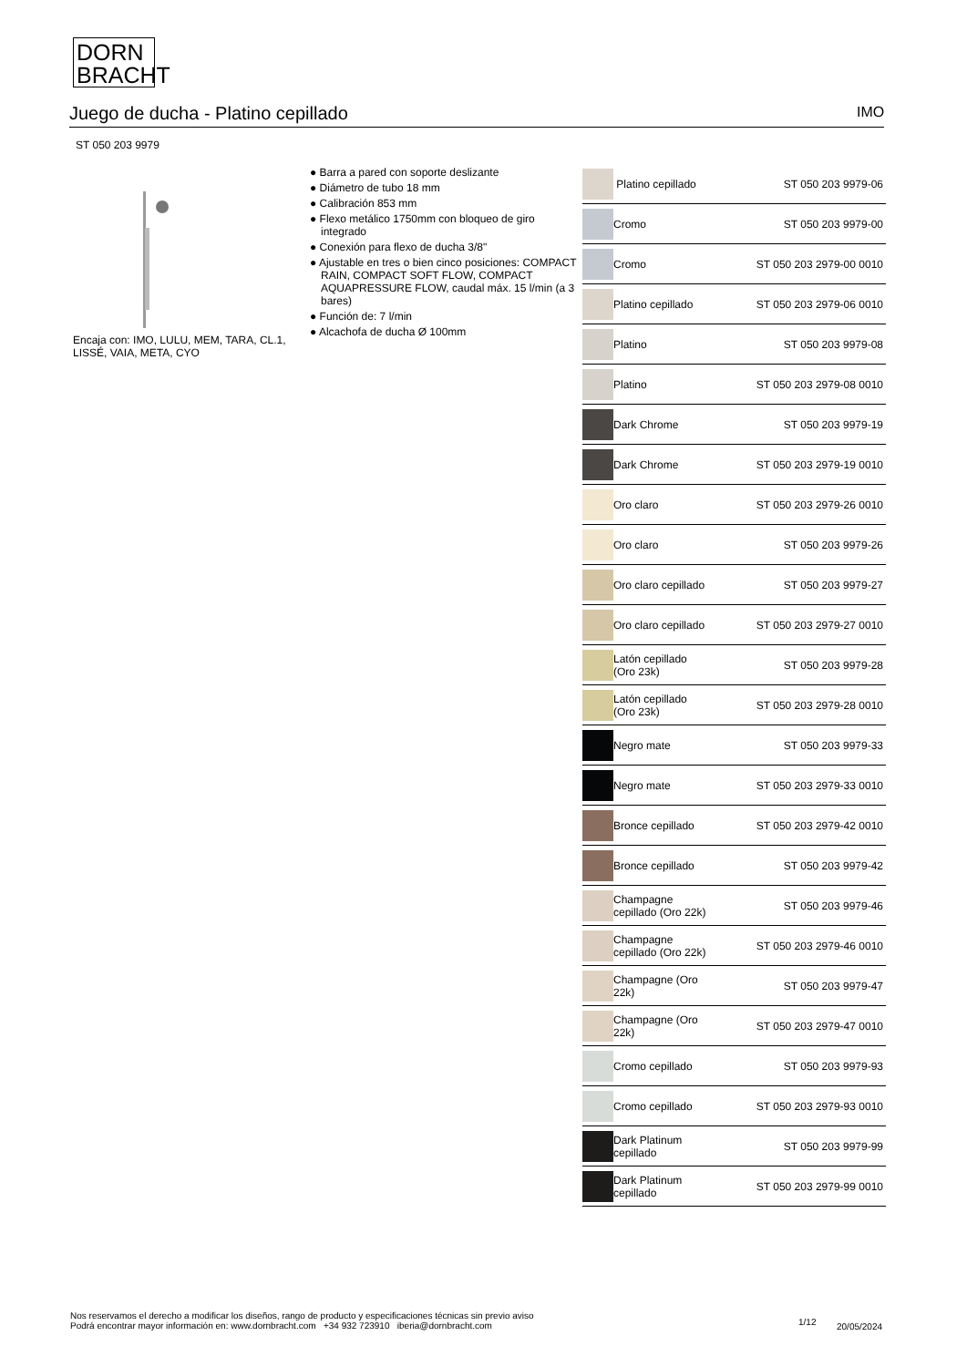DORN
BRACHT
Juego de ducha - Platino cepillado IMO
ST 050 203 9979
Encaja con: IMO, LULU, MEM, TARA, CL.1, LISSÉ, VAIA, META, CYO
● Barra a pared con soporte deslizante
● Diámetro de tubo 18 mm
● Calibración 853 mm
● Flexo metálico 1750mm con bloqueo de giro integrado
● Conexión para flexo de ducha 3/8"
● Ajustable en tres o bien cinco posiciones: COMPACT RAIN, COMPACT SOFT FLOW, COMPACT AQUAPRESSURE FLOW, caudal máx. 15 l/min (a 3 bares)
● Función de: 7 l/min
● Alcachofa de ducha Ø 100mm
| | Platino cepillado | ST 050 203 9979-06 |
| | Cromo | ST 050 203 9979-00 |
| | Cromo | ST 050 203 2979-00 0010 |
| | Platino cepillado | ST 050 203 2979-06 0010 |
| | Platino | ST 050 203 9979-08 |
| | Platino | ST 050 203 2979-08 0010 |
| | Dark Chrome | ST 050 203 9979-19 |
| | Dark Chrome | ST 050 203 2979-19 0010 |
| | Oro claro | ST 050 203 2979-26 0010 |
| | Oro claro | ST 050 203 9979-26 |
| | Oro claro cepillado | ST 050 203 9979-27 |
| | Oro claro cepillado | ST 050 203 2979-27 0010 |
| | Latón cepillado (Oro 23k) | ST 050 203 9979-28 |
| | Latón cepillado (Oro 23k) | ST 050 203 2979-28 0010 |
| | Negro mate | ST 050 203 9979-33 |
| | Negro mate | ST 050 203 2979-33 0010 |
| | Bronce cepillado | ST 050 203 2979-42 0010 |
| | Bronce cepillado | ST 050 203 9979-42 |
| | Champagne cepillado (Oro 22k) | ST 050 203 9979-46 |
| | Champagne cepillado (Oro 22k) | ST 050 203 2979-46 0010 |
| | Champagne (Oro 22k) | ST 050 203 9979-47 |
| | Champagne (Oro 22k) | ST 050 203 2979-47 0010 |
| | Cromo cepillado | ST 050 203 9979-93 |
| | Cromo cepillado | ST 050 203 2979-93 0010 |
| | Dark Platinum cepillado | ST 050 203 9979-99 |
| | Dark Platinum cepillado | ST 050 203 2979-99 0010 |
Nos reservamos el derecho a modificar los diseños, rango de producto y especificaciones técnicas sin previo aviso
Podrá encontrar mayor información en: www.dornbracht.com +34 932 723910 iberia@dornbracht.com
1/12 20/05/2024